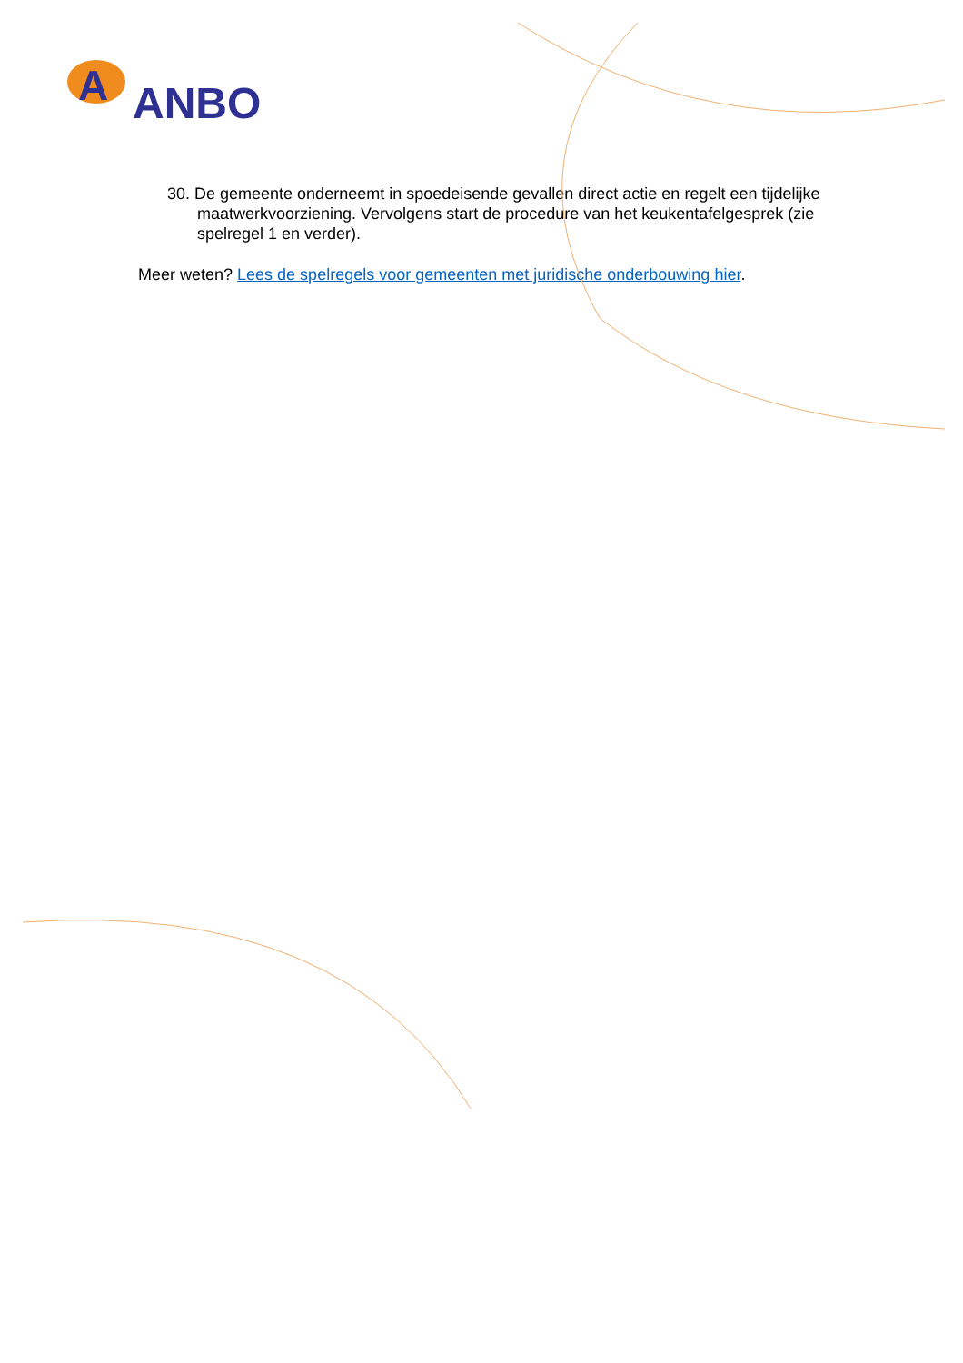A
ANBO
30. De gemeente onderneemt in spoedeisende gevallen direct actie en regelt een tijdelijke maatwerkvoorziening. Vervolgens start de procedure van het keukentafelgesprek (zie spelregel 1 en verder).
Meer weten? Lees de spelregels voor gemeenten met juridische onderbouwing hier.